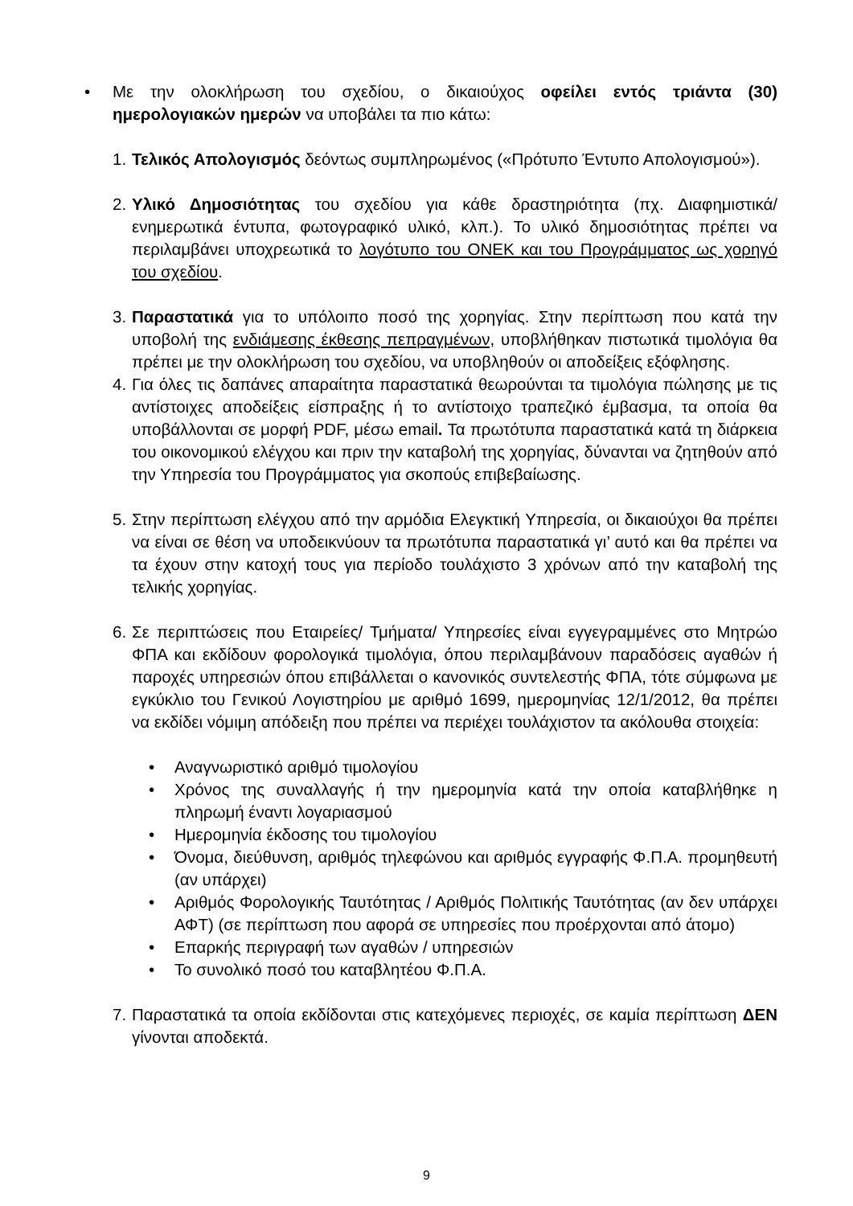• Με την ολοκλήρωση του σχεδίου, ο δικαιούχος οφείλει εντός τριάντα (30) ημερολογιακών ημερών να υποβάλει τα πιο κάτω:
1.
Τελικός Απολογισμός δεόντως συμπληρωμένος («Πρότυπο Έντυπο Απολογισμού»).
2.
Υλικό Δημοσιότητας του σχεδίου για κάθε δραστηριότητα (πχ. Διαφημιστικά/ ενημερωτικά έντυπα, φωτογραφικό υλικό, κλπ.). Το υλικό δημοσιότητας πρέπει να περιλαμβάνει υποχρεωτικά το λογότυπο του ΟΝΕΚ και του Προγράμματος ως χορηγό του σχεδίου.
3.
Παραστατικά για το υπόλοιπο ποσό της χορηγίας. Στην περίπτωση που κατά την υποβολή της ενδιάμεσης έκθεσης πεπραγμένων, υποβλήθηκαν πιστωτικά τιμολόγια θα πρέπει με την ολοκλήρωση του σχεδίου, να υποβληθούν οι αποδείξεις εξόφλησης.
4.
Για όλες τις δαπάνες απαραίτητα παραστατικά θεωρούνται τα τιμολόγια πώλησης με τις αντίστοιχες αποδείξεις είσπραξης ή το αντίστοιχο τραπεζικό έμβασμα, τα οποία θα υποβάλλονται σε μορφή PDF, μέσω email. Τα πρωτότυπα παραστατικά κατά τη διάρκεια του οικονομικού ελέγχου και πριν την καταβολή της χορηγίας, δύνανται να ζητηθούν από την Υπηρεσία του Προγράμματος για σκοπούς επιβεβαίωσης.
5.
Στην περίπτωση ελέγχου από την αρμόδια Ελεγκτική Υπηρεσία, οι δικαιούχοι θα πρέπει να είναι σε θέση να υποδεικνύουν τα πρωτότυπα παραστατικά γι’ αυτό και θα πρέπει να τα έχουν στην κατοχή τους για περίοδο τουλάχιστο 3 χρόνων από την καταβολή της τελικής χορηγίας.
6.
Σε περιπτώσεις που Εταιρείες/ Τμήματα/ Υπηρεσίες είναι εγγεγραμμένες στο Μητρώο ΦΠΑ και εκδίδουν φορολογικά τιμολόγια, όπου περιλαμβάνουν παραδόσεις αγαθών ή παροχές υπηρεσιών όπου επιβάλλεται ο κανονικός συντελεστής ΦΠΑ, τότε σύμφωνα με εγκύκλιο του Γενικού Λογιστηρίου με αριθμό 1699, ημερομηνίας 12/1/2012, θα πρέπει να εκδίδει νόμιμη απόδειξη που πρέπει να περιέχει τουλάχιστον τα ακόλουθα στοιχεία:
• Αναγνωριστικό αριθμό τιμολογίου
• Χρόνος της συναλλαγής ή την ημερομηνία κατά την οποία καταβλήθηκε η πληρωμή έναντι λογαριασμού
• Ημερομηνία έκδοσης του τιμολογίου
• Όνομα, διεύθυνση, αριθμός τηλεφώνου και αριθμός εγγραφής Φ.Π.Α. προμηθευτή (αν υπάρχει)
• Αριθμός Φορολογικής Ταυτότητας / Αριθμός Πολιτικής Ταυτότητας (αν δεν υπάρχει ΑΦΤ) (σε περίπτωση που αφορά σε υπηρεσίες που προέρχονται από άτομο)
• Επαρκής περιγραφή των αγαθών / υπηρεσιών
• Το συνολικό ποσό του καταβλητέου Φ.Π.Α.
7.
Παραστατικά τα οποία εκδίδονται στις κατεχόμενες περιοχές, σε καμία περίπτωση ΔΕΝ γίνονται αποδεκτά.
9